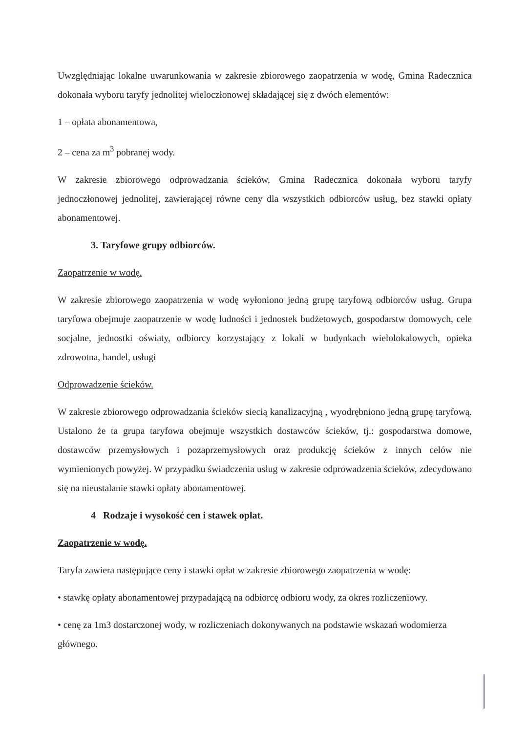Uwzględniając lokalne uwarunkowania w zakresie zbiorowego zaopatrzenia w wodę, Gmina Radecznica dokonała wyboru taryfy jednolitej wieloczłonowej składającej się z dwóch elementów:
1 – opłata abonamentowa,
2 – cena za m<sup>3</sup> pobranej wody.
W zakresie zbiorowego odprowadzania ścieków, Gmina Radecznica dokonała wyboru taryfy jednoczłonowej jednolitej, zawierającej równe ceny dla wszystkich odbiorców usług, bez stawki opłaty abonamentowej.
3. Taryfowe grupy odbiorców.
Zaopatrzenie w wodę.
W zakresie zbiorowego zaopatrzenia w wodę wyłoniono jedną grupę taryfową odbiorców usług. Grupa taryfowa obejmuje zaopatrzenie w wodę ludności i jednostek budżetowych, gospodarstw domowych, cele socjalne, jednostki oświaty, odbiorcy korzystający z lokali w budynkach wielolokalowych, opieka zdrowotna, handel, usługi
Odprowadzenie ścieków.
W zakresie zbiorowego odprowadzania ścieków siecią kanalizacyjną , wyodrębniono jedną grupę taryfową. Ustalono że ta grupa taryfowa obejmuje wszystkich dostawców ścieków, tj.: gospodarstwa domowe, dostawców przemysłowych i pozaprzemysłowych oraz produkcję ścieków z innych celów nie wymienionych powyżej. W przypadku świadczenia usług w zakresie odprowadzenia ścieków, zdecydowano się na nieustalanie stawki opłaty abonamentowej.
4 Rodzaje i wysokość cen i stawek opłat.
Zaopatrzenie w wodę.
Taryfa zawiera następujące ceny i stawki opłat w zakresie zbiorowego zaopatrzenia w wodę:
• stawkę opłaty abonamentowej przypadającą na odbiorcę odbioru wody, za okres rozliczeniowy.
• cenę za 1m3 dostarczonej wody, w rozliczeniach dokonywanych na podstawie wskazań wodomierza głównego.